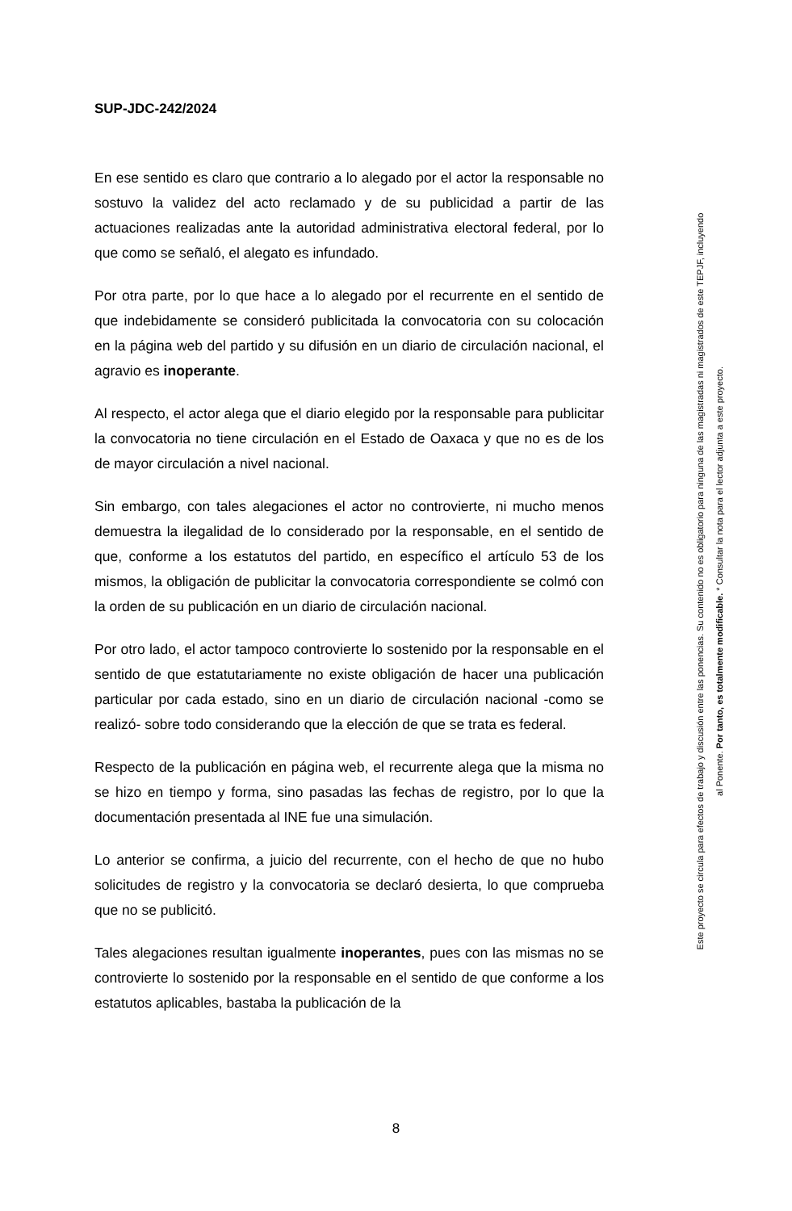SUP-JDC-242/2024
En ese sentido es claro que contrario a lo alegado por el actor la responsable no sostuvo la validez del acto reclamado y de su publicidad a partir de las actuaciones realizadas ante la autoridad administrativa electoral federal, por lo que como se señaló, el alegato es infundado.
Por otra parte, por lo que hace a lo alegado por el recurrente en el sentido de que indebidamente se consideró publicitada la convocatoria con su colocación en la página web del partido y su difusión en un diario de circulación nacional, el agravio es inoperante.
Al respecto, el actor alega que el diario elegido por la responsable para publicitar la convocatoria no tiene circulación en el Estado de Oaxaca y que no es de los de mayor circulación a nivel nacional.
Sin embargo, con tales alegaciones el actor no controvierte, ni mucho menos demuestra la ilegalidad de lo considerado por la responsable, en el sentido de que, conforme a los estatutos del partido, en específico el artículo 53 de los mismos, la obligación de publicitar la convocatoria correspondiente se colmó con la orden de su publicación en un diario de circulación nacional.
Por otro lado, el actor tampoco controvierte lo sostenido por la responsable en el sentido de que estatutariamente no existe obligación de hacer una publicación particular por cada estado, sino en un diario de circulación nacional -como se realizó- sobre todo considerando que la elección de que se trata es federal.
Respecto de la publicación en página web, el recurrente alega que la misma no se hizo en tiempo y forma, sino pasadas las fechas de registro, por lo que la documentación presentada al INE fue una simulación.
Lo anterior se confirma, a juicio del recurrente, con el hecho de que no hubo solicitudes de registro y la convocatoria se declaró desierta, lo que comprueba que no se publicitó.
Tales alegaciones resultan igualmente inoperantes, pues con las mismas no se controvierte lo sostenido por la responsable en el sentido de que conforme a los estatutos aplicables, bastaba la publicación de la
8
Este proyecto se circula para efectos de trabajo y discusión entre las ponencias. Su contenido no es obligatorio para ninguna de las magistradas ni magistrados de este TEPJF, incluyendo al Ponente. Por tanto, es totalmente modificable. * Consultar la nota para el lector adjunta a este proyecto.